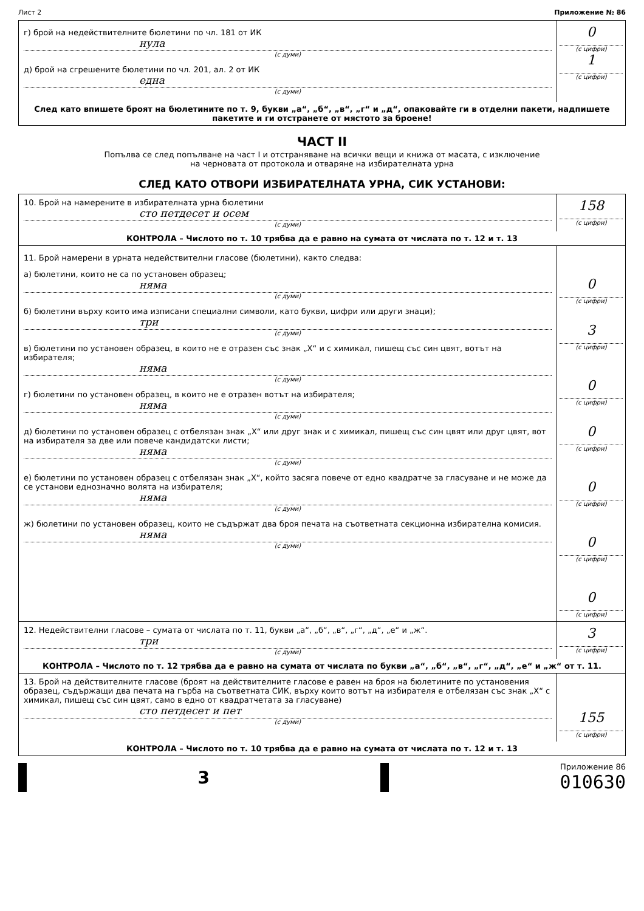Лист 2 Приложение № 86
г) брой на недействителните бюлетини по чл. 181 от ИК
нула
(с думи)
д) брой на сгрешените бюлетини по чл. 201, ал. 2 от ИК
една
(с думи)
0
(с цифри)
1
(с цифри)
След като впишете броят на бюлетините по т. 9, букви „а“, „б“, „в“, „г“ и „д“, опаковайте ги в отделни пакети, надпишете пакетите и ги отстранете от мястото за броене!
ЧАСТ II
Попълва се след попълване на част I и отстраняване на всички вещи и книжа от масата, с изключение
на черновата от протокола и отваряне на избирателната урна
СЛЕД КАТО ОТВОРИ ИЗБИРАТЕЛНАТА УРНА, СИК УСТАНОВИ:
10. Брой на намерените в избирателната урна бюлетини
сто петдесет и осем
(с думи)
158
(с цифри)
КОНТРОЛА – Числото по т. 10 трябва да е равно на сумата от числата по т. 12 и т. 13
11. Брой намерени в урната недействителни гласове (бюлетини), както следва:
а) бюлетини, които не са по установен образец;
няма
(с думи)
б) бюлетини върху които има изписани специални символи, като букви, цифри или други знаци);
три
(с думи)
в) бюлетини по установен образец, в които не е отразен със знак „Х“ и с химикал, пишещ със син цвят, вотът на избирателя;
няма
(с думи)
г) бюлетини по установен образец, в които не е отразен вотът на избирателя;
няма
(с думи)
д) бюлетини по установен образец с отбелязан знак „Х“ или друг знак и с химикал, пишещ със син цвят или друг цвят, вот на избирателя за две или повече кандидатски листи;
няма
(с думи)
е) бюлетини по установен образец с отбелязан знак „Х“, който засяга повече от едно квадратче за гласуване и не може да се установи еднозначно волята на избирателя;
няма
(с думи)
ж) бюлетини по установен образец, които не съдържат два броя печата на съответната секционна избирателна комисия.
няма
(с думи)
0
(с цифри)
3
(с цифри)
0
(с цифри)
0
(с цифри)
0
(с цифри)
0
(с цифри)
0
(с цифри)
12. Недействителни гласове – сумата от числата по т. 11, букви „а“, „б“, „в“, „г“, „д“, „е“ и „ж“.
три
(с думи)
3
(с цифри)
КОНТРОЛА – Числото по т. 12 трябва да е равно на сумата от числата по букви „а“, „б“, „в“, „г“, „д“, „е“ и „ж“ от т. 11.
13. Брой на действителните гласове (броят на действителните гласове е равен на броя на бюлетините по установения образец, съдържащи два печата на гърба на съответната СИК, върху които вотът на избирателя е отбелязан със знак „Х“ с химикал, пишещ със син цвят, само в едно от квадратчетата за гласуване)
сто петдесет и пет
(с думи)
155
(с цифри)
КОНТРОЛА – Числото по т. 10 трябва да е равно на сумата от числата по т. 12 и т. 13
3
Приложение 86
010630